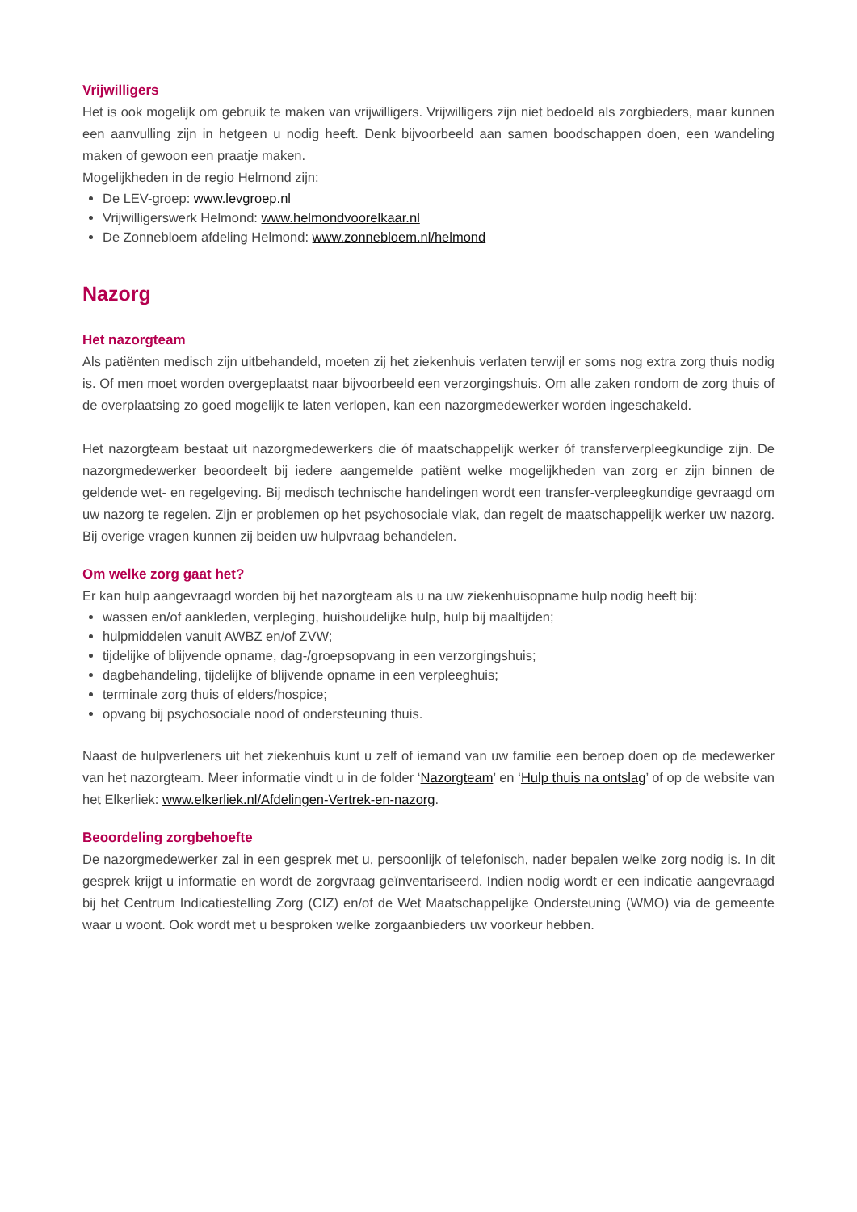Vrijwilligers
Het is ook mogelijk om gebruik te maken van vrijwilligers. Vrijwilligers zijn niet bedoeld als zorgbieders, maar kunnen een aanvulling zijn in hetgeen u nodig heeft. Denk bijvoorbeeld aan samen boodschappen doen, een wandeling maken of gewoon een praatje maken.
Mogelijkheden in de regio Helmond zijn:
De LEV-groep: www.levgroep.nl
Vrijwilligerswerk Helmond: www.helmondvoorelkaar.nl
De Zonnebloem afdeling Helmond: www.zonnebloem.nl/helmond
Nazorg
Het nazorgteam
Als patiënten medisch zijn uitbehandeld, moeten zij het ziekenhuis verlaten terwijl er soms nog extra zorg thuis nodig is. Of men moet worden overgeplaatst naar bijvoorbeeld een verzorgingshuis. Om alle zaken rondom de zorg thuis of de overplaatsing zo goed mogelijk te laten verlopen, kan een nazorgmedewerker worden ingeschakeld.
Het nazorgteam bestaat uit nazorgmedewerkers die óf maatschappelijk werker óf transferverpleegkundige zijn. De nazorgmedewerker beoordeelt bij iedere aangemelde patiënt welke mogelijkheden van zorg er zijn binnen de geldende wet- en regelgeving. Bij medisch technische handelingen wordt een transfer-verpleegkundige gevraagd om uw nazorg te regelen. Zijn er problemen op het psychosociale vlak, dan regelt de maatschappelijk werker uw nazorg. Bij overige vragen kunnen zij beiden uw hulpvraag behandelen.
Om welke zorg gaat het?
Er kan hulp aangevraagd worden bij het nazorgteam als u na uw ziekenhuisopname hulp nodig heeft bij:
wassen en/of aankleden, verpleging, huishoudelijke hulp, hulp bij maaltijden;
hulpmiddelen vanuit AWBZ en/of ZVW;
tijdelijke of blijvende opname, dag-/groepsopvang in een verzorgingshuis;
dagbehandeling, tijdelijke of blijvende opname in een verpleeghuis;
terminale zorg thuis of elders/hospice;
opvang bij psychosociale nood of ondersteuning thuis.
Naast de hulpverleners uit het ziekenhuis kunt u zelf of iemand van uw familie een beroep doen op de medewerker van het nazorgteam. Meer informatie vindt u in de folder ‘Nazorgteam’ en ‘Hulp thuis na ontslag’ of op de website van het Elkerliek: www.elkerliek.nl/Afdelingen-Vertrek-en-nazorg.
Beoordeling zorgbehoefte
De nazorgmedewerker zal in een gesprek met u, persoonlijk of telefonisch, nader bepalen welke zorg nodig is. In dit gesprek krijgt u informatie en wordt de zorgvraag geïnventariseerd. Indien nodig wordt er een indicatie aangevraagd bij het Centrum Indicatiestelling Zorg (CIZ) en/of de Wet Maatschappelijke Ondersteuning (WMO) via de gemeente waar u woont. Ook wordt met u besproken welke zorgaanbieders uw voorkeur hebben.